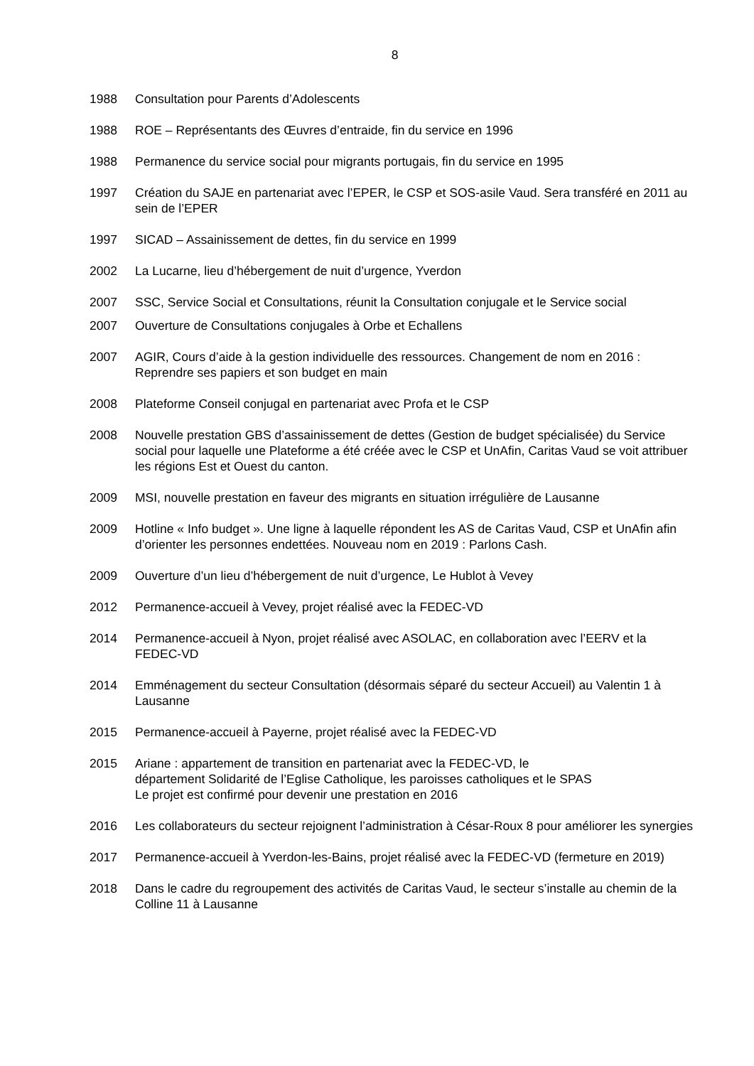8
1988 Consultation pour Parents d’Adolescents
1988 ROE – Représentants des Œuvres d’entraide, fin du service en 1996
1988 Permanence du service social pour migrants portugais, fin du service en 1995
1997 Création du SAJE en partenariat avec l’EPER, le CSP et SOS-asile Vaud. Sera transféré en 2011 au sein de l’EPER
1997 SICAD – Assainissement de dettes, fin du service en 1999
2002 La Lucarne, lieu d’hébergement de nuit d’urgence, Yverdon
2007 SSC, Service Social et Consultations, réunit la Consultation conjugale et le Service social
2007 Ouverture de Consultations conjugales à Orbe et Echallens
2007 AGIR, Cours d’aide à la gestion individuelle des ressources. Changement de nom en 2016 : Reprendre ses papiers et son budget en main
2008 Plateforme Conseil conjugal en partenariat avec Profa et le CSP
2008 Nouvelle prestation GBS d’assainissement de dettes (Gestion de budget spécialisée) du Service social pour laquelle une Plateforme a été créée avec le CSP et UnAfin, Caritas Vaud se voit attribuer les régions Est et Ouest du canton.
2009 MSI, nouvelle prestation en faveur des migrants en situation irrégulière de Lausanne
2009 Hotline « Info budget ». Une ligne à laquelle répondent les AS de Caritas Vaud, CSP et UnAfin afin d’orienter les personnes endettées. Nouveau nom en 2019 : Parlons Cash.
2009 Ouverture d’un lieu d’hébergement de nuit d’urgence, Le Hublot à Vevey
2012 Permanence-accueil à Vevey, projet réalisé avec la FEDEC-VD
2014 Permanence-accueil à Nyon, projet réalisé avec ASOLAC, en collaboration avec l’EERV et la FEDEC-VD
2014 Emménagement du secteur Consultation (désormais séparé du secteur Accueil) au Valentin 1 à Lausanne
2015 Permanence-accueil à Payerne, projet réalisé avec la FEDEC-VD
2015 Ariane : appartement de transition en partenariat avec la FEDEC-VD, le
département Solidarité de l’Eglise Catholique, les paroisses catholiques et le SPAS
Le projet est confirmé pour devenir une prestation en 2016
2016 Les collaborateurs du secteur rejoignent l’administration à César-Roux 8 pour améliorer les synergies
2017 Permanence-accueil à Yverdon-les-Bains, projet réalisé avec la FEDEC-VD (fermeture en 2019)
2018 Dans le cadre du regroupement des activités de Caritas Vaud, le secteur s’installe au chemin de la Colline 11 à Lausanne